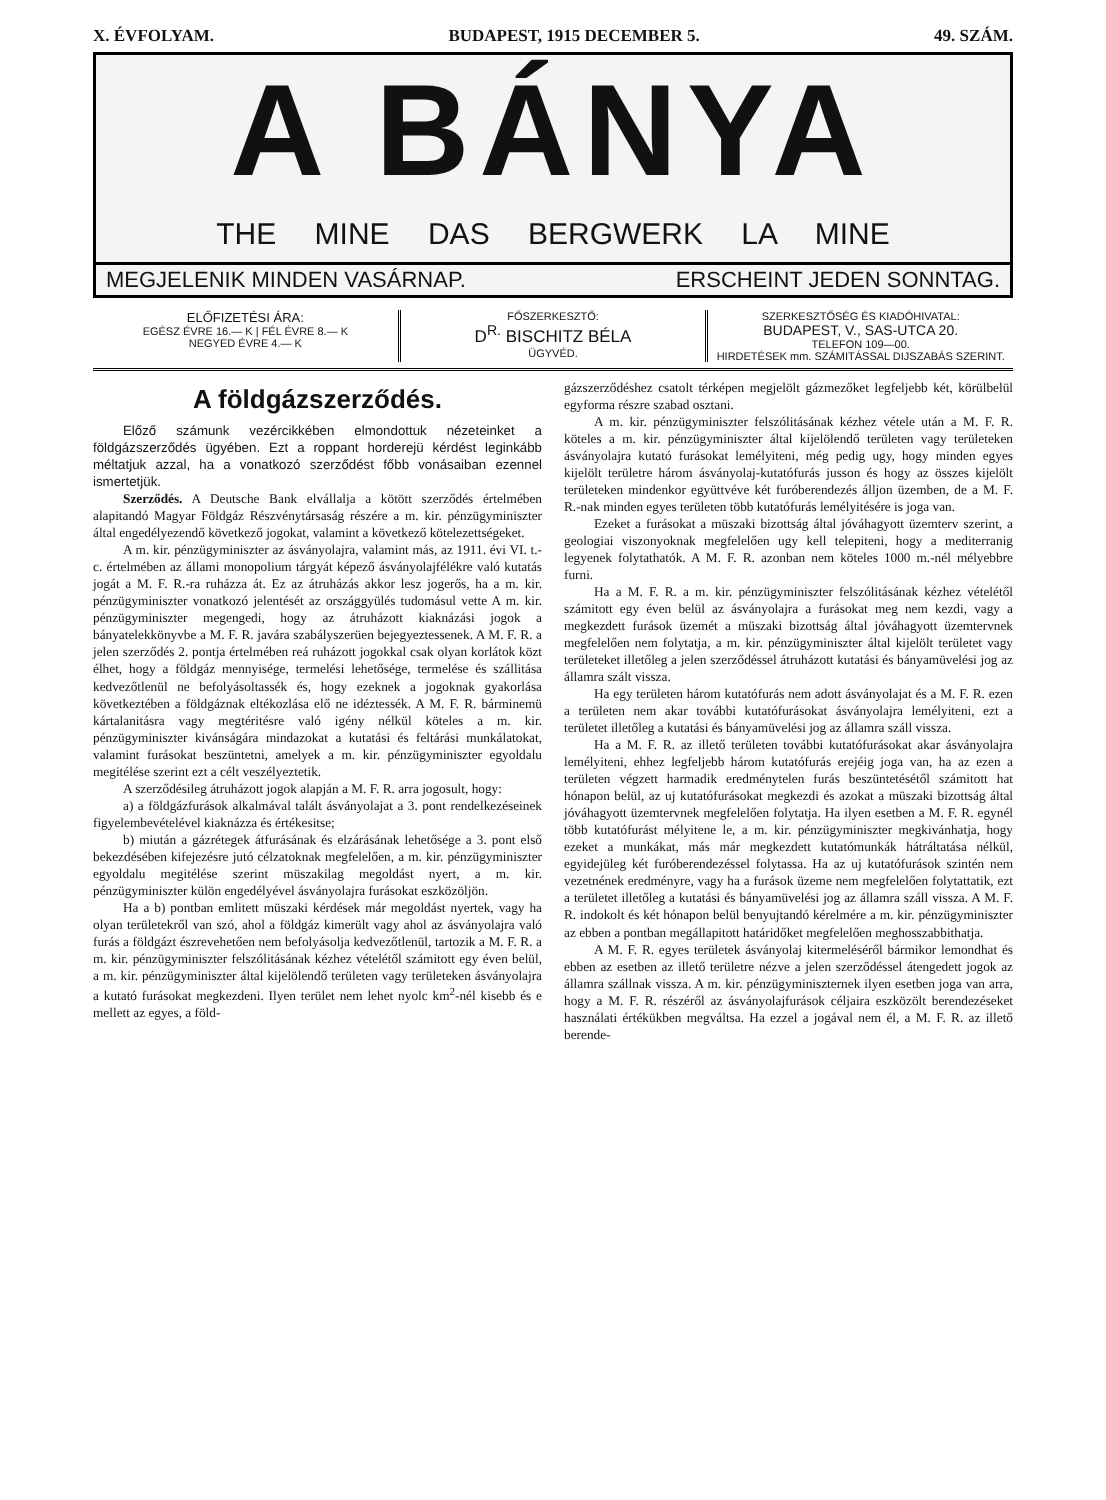X. ÉVFOLYAM. BUDAPEST, 1915 DECEMBER 5. 49. SZÁM.
A BÁNYA
THE MINE DAS BERGWERK LA MINE
MEGJELENIK MINDEN VASÁRNAP. ERSCHEINT JEDEN SONNTAG.
ELŐFIZETÉSI ÁRA:
EGÉSZ ÉVRE 16.— K | FÉL ÉVRE 8.— K
NEGYED ÉVRE 4.— K
FŐSZERKESZTŐ:
D<sup>R.</sup> BISCHITZ BÉLA
ÜGYVÉD.
SZERKESZTŐSÉG ÉS KIADÓHIVATAL:
BUDAPEST, V., SAS-UTCA 20.
TELEFON 109—00.
HIRDETÉSEK mm. SZÁMITÁSSAL DIJSZABÁS SZERINT.
A földgázszerződés.
Előző számunk vezércikkében elmondottuk nézeteinket a földgázszerződés ügyében. Ezt a roppant horderejü kérdést leginkább méltatjuk azzal, ha a vonatkozó szerződést főbb vonásaiban ezennel ismertetjük.
Szerződés. A Deutsche Bank elvállalja a kötött szerződés értelmében alapitandó Magyar Földgáz Részvénytársaság részére a m. kir. pénzügyminiszter által engedélyezendő következő jogokat, valamint a következő kötelezettségeket.
A m. kir. pénzügyminiszter az ásványolajra, valamint más, az 1911. évi VI. t.-c. értelmében az állami monopolium tárgyát képező ásványolajfélékre való kutatás jogát a M. F. R.-ra ruházza át. Ez az átruházás akkor lesz jogerős, ha a m. kir. pénzügyminiszter vonatkozó jelentését az országgyülés tudomásul vette A m. kir. pénzügyminiszter megengedi, hogy az átruházott kiaknázási jogok a bányatelekkönyvbe a M. F. R. javára szabályszerüen bejegyeztessenek. A M. F. R. a jelen szerződés 2. pontja értelmében reá ruházott jogokkal csak olyan korlátok közt élhet, hogy a földgáz mennyisége, termelési lehetősége, termelése és szállitása kedvezőtlenül ne befolyásoltassék és, hogy ezeknek a jogoknak gyakorlása következtében a földgáznak eltékozlása elő ne idéztessék. A M. F. R. bárminemü kártalanitásra vagy megtéritésre való igény nélkül köteles a m. kir. pénzügyminiszter kivánságára mindazokat a kutatási és feltárási munkálatokat, valamint furásokat beszüntetni, amelyek a m. kir. pénzügyminiszter egyoldalu megitélése szerint ezt a célt veszélyeztetik.
A szerződésileg átruházott jogok alapján a M. F. R. arra jogosult, hogy:
a) a földgázfurások alkalmával talált ásványolajat a 3. pont rendelkezéseinek figyelembevételével kiaknázza és értékesitse;
b) miután a gázrétegek átfurásának és elzárásának lehetősége a 3. pont első bekezdésében kifejezésre jutó célzatoknak megfelelően, a m. kir. pénzügyminiszter egyoldalu megitélése szerint müszakilag megoldást nyert, a m. kir. pénzügyminiszter külön engedélyével ásványolajra furásokat eszközöljön.
Ha a b) pontban emlitett müszaki kérdések már megoldást nyertek, vagy ha olyan területekről van szó, ahol a földgáz kimerült vagy ahol az ásványolajra való furás a földgázt észrevehetően nem befolyásolja kedvezőtlenül, tartozik a M. F. R. a m. kir. pénzügyminiszter felszólitásának kézhez vételétől számitott egy éven belül, a m. kir. pénzügyminiszter által kijelölendő területen vagy területeken ásványolajra a kutató furásokat megkezdeni. Ilyen terület nem lehet nyolc km<sup>2</sup>-nél kisebb és e mellett az egyes, a föld-
gázszerződéshez csatolt térképen megjelölt gázmezőket legfeljebb két, körülbelül egyforma részre szabad osztani.
A m. kir. pénzügyminiszter felszólitásának kézhez vétele után a M. F. R. köteles a m. kir. pénzügyminiszter által kijelölendő területen vagy területeken ásványolajra kutató furásokat lemélyiteni, még pedig ugy, hogy minden egyes kijelölt területre három ásványolaj-kutatófurás jusson és hogy az összes kijelölt területeken mindenkor együttvéve két furóberendezés álljon üzemben, de a M. F. R.-nak minden egyes területen több kutatófurás lemélyitésére is joga van.
Ezeket a furásokat a müszaki bizottság által jóváhagyott üzemterv szerint, a geologiai viszonyoknak megfelelően ugy kell telepiteni, hogy a mediterranig legyenek folytathatók. A M. F. R. azonban nem köteles 1000 m.-nél mélyebbre furni.
Ha a M. F. R. a m. kir. pénzügyminiszter felszólitásának kézhez vételétől számitott egy éven belül az ásványolajra a furásokat meg nem kezdi, vagy a megkezdett furások üzemét a müszaki bizottság által jóváhagyott üzemtervnek megfelelően nem folytatja, a m. kir. pénzügyminiszter által kijelölt területet vagy területeket illetőleg a jelen szerződéssel átruházott kutatási és bányamüvelési jog az államra szált vissza.
Ha egy területen három kutatófurás nem adott ásványolajat és a M. F. R. ezen a területen nem akar további kutatófurásokat ásványolajra lemélyiteni, ezt a területet illetőleg a kutatási és bányamüvelési jog az államra száll vissza.
Ha a M. F. R. az illető területen további kutatófurásokat akar ásványolajra lemélyiteni, ehhez legfeljebb három kutatófurás erejéig joga van, ha az ezen a területen végzett harmadik eredménytelen furás beszüntetésétől számitott hat hónapon belül, az uj kutatófurásokat megkezdi és azokat a müszaki bizottság által jóváhagyott üzemtervnek megfelelően folytatja. Ha ilyen esetben a M. F. R. egynél több kutatófurást mélyitene le, a m. kir. pénzügyminiszter megkivánhatja, hogy ezeket a munkákat, más már megkezdett kutatómunkák hátráltatása nélkül, egyidejüleg két furóberendezéssel folytassa. Ha az uj kutatófurások szintén nem vezetnének eredményre, vagy ha a furások üzeme nem megfelelően folytattatik, ezt a területet illetőleg a kutatási és bányamüvelési jog az államra száll vissza. A M. F. R. indokolt és két hónapon belül benyujtandó kérelmére a m. kir. pénzügyminiszter az ebben a pontban megállapitott határidőket megfelelően meghosszabbithatja.
A M. F. R. egyes területek ásványolaj kitermeléséről bármikor lemondhat és ebben az esetben az illető területre nézve a jelen szerződéssel átengedett jogok az államra szállnak vissza. A m. kir. pénzügyminiszternek ilyen esetben joga van arra, hogy a M. F. R. részéről az ásványolajfurások céljaira eszközölt berendezéseket használati értékükben megváltsa. Ha ezzel a jogával nem él, a M. F. R. az illető berende-